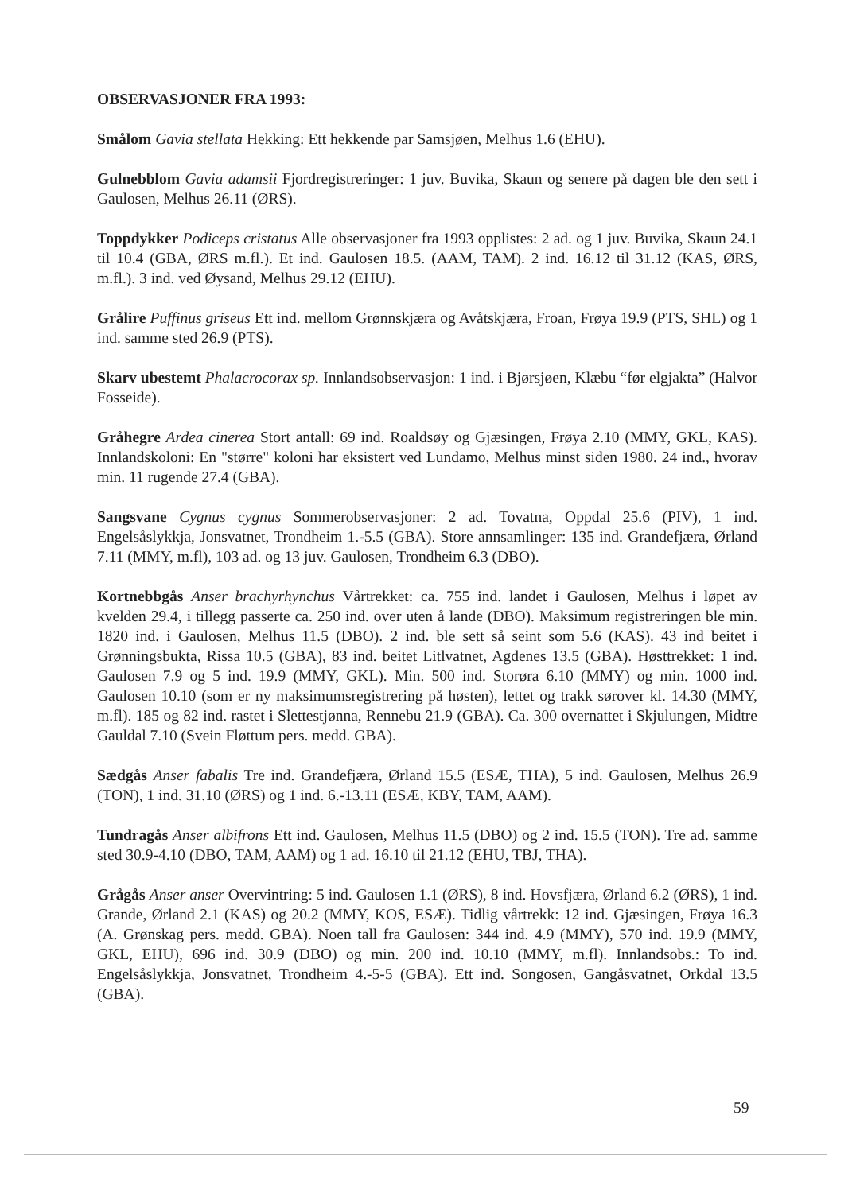OBSERVASJONER FRA 1993:
Smålom Gavia stellata Hekking: Ett hekkende par Samsjøen, Melhus 1.6 (EHU).
Gulnebblom Gavia adamsii Fjordregistreringer: 1 juv. Buvika, Skaun og senere på dagen ble den sett i Gaulosen, Melhus 26.11 (ØRS).
Toppdykker Podiceps cristatus Alle observasjoner fra 1993 opplistes: 2 ad. og 1 juv. Buvika, Skaun 24.1 til 10.4 (GBA, ØRS m.fl.). Et ind. Gaulosen 18.5. (AAM, TAM). 2 ind. 16.12 til 31.12 (KAS, ØRS, m.fl.). 3 ind. ved Øysand, Melhus 29.12 (EHU).
Grålire Puffinus griseus Ett ind. mellom Grønnskjæra og Avåtskjæra, Froan, Frøya 19.9 (PTS, SHL) og 1 ind. samme sted 26.9 (PTS).
Skarv ubestemt Phalacrocorax sp. Innlandsobservasjon: 1 ind. i Bjørsjøen, Klæbu “før elgjakta” (Halvor Fosseide).
Gråhegre Ardea cinerea Stort antall: 69 ind. Roaldsøy og Gjæsingen, Frøya 2.10 (MMY, GKL, KAS). Innlandskoloni: En "større" koloni har eksistert ved Lundamo, Melhus minst siden 1980. 24 ind., hvorav min. 11 rugende 27.4 (GBA).
Sangsvane Cygnus cygnus Sommerobservasjoner: 2 ad. Tovatna, Oppdal 25.6 (PIV), 1 ind. Engelsåslykkja, Jonsvatnet, Trondheim 1.-5.5 (GBA). Store annsamlinger: 135 ind. Grandefjæra, Ørland 7.11 (MMY, m.fl), 103 ad. og 13 juv. Gaulosen, Trondheim 6.3 (DBO).
Kortnebbgås Anser brachyrhynchus Vårtrekket: ca. 755 ind. landet i Gaulosen, Melhus i løpet av kvelden 29.4, i tillegg passerte ca. 250 ind. over uten å lande (DBO). Maksimum registreringen ble min. 1820 ind. i Gaulosen, Melhus 11.5 (DBO). 2 ind. ble sett så seint som 5.6 (KAS). 43 ind beitet i Grønningsbukta, Rissa 10.5 (GBA), 83 ind. beitet Litlvatnet, Agdenes 13.5 (GBA). Høsttrekket: 1 ind. Gaulosen 7.9 og 5 ind. 19.9 (MMY, GKL). Min. 500 ind. Storøra 6.10 (MMY) og min. 1000 ind. Gaulosen 10.10 (som er ny maksimumsregistrering på høsten), lettet og trakk sørover kl. 14.30 (MMY, m.fl). 185 og 82 ind. rastet i Slettestjønna, Rennebu 21.9 (GBA). Ca. 300 overnattet i Skjulungen, Midtre Gauldal 7.10 (Svein Fløttum pers. medd. GBA).
Sædgås Anser fabalis Tre ind. Grandefjæra, Ørland 15.5 (ESÆ, THA), 5 ind. Gaulosen, Melhus 26.9 (TON), 1 ind. 31.10 (ØRS) og 1 ind. 6.-13.11 (ESÆ, KBY, TAM, AAM).
Tundragås Anser albifrons Ett ind. Gaulosen, Melhus 11.5 (DBO) og 2 ind. 15.5 (TON). Tre ad. samme sted 30.9-4.10 (DBO, TAM, AAM) og 1 ad. 16.10 til 21.12 (EHU, TBJ, THA).
Grågås Anser anser Overvintring: 5 ind. Gaulosen 1.1 (ØRS), 8 ind. Hovsfjæra, Ørland 6.2 (ØRS), 1 ind. Grande, Ørland 2.1 (KAS) og 20.2 (MMY, KOS, ESÆ). Tidlig vårtrekk: 12 ind. Gjæsingen, Frøya 16.3 (A. Grønskag pers. medd. GBA). Noen tall fra Gaulosen: 344 ind. 4.9 (MMY), 570 ind. 19.9 (MMY, GKL, EHU), 696 ind. 30.9 (DBO) og min. 200 ind. 10.10 (MMY, m.fl). Innlandsobs.: To ind. Engelsåslykkja, Jonsvatnet, Trondheim 4.-5-5 (GBA). Ett ind. Songosen, Gangåsvatnet, Orkdal 13.5 (GBA).
59